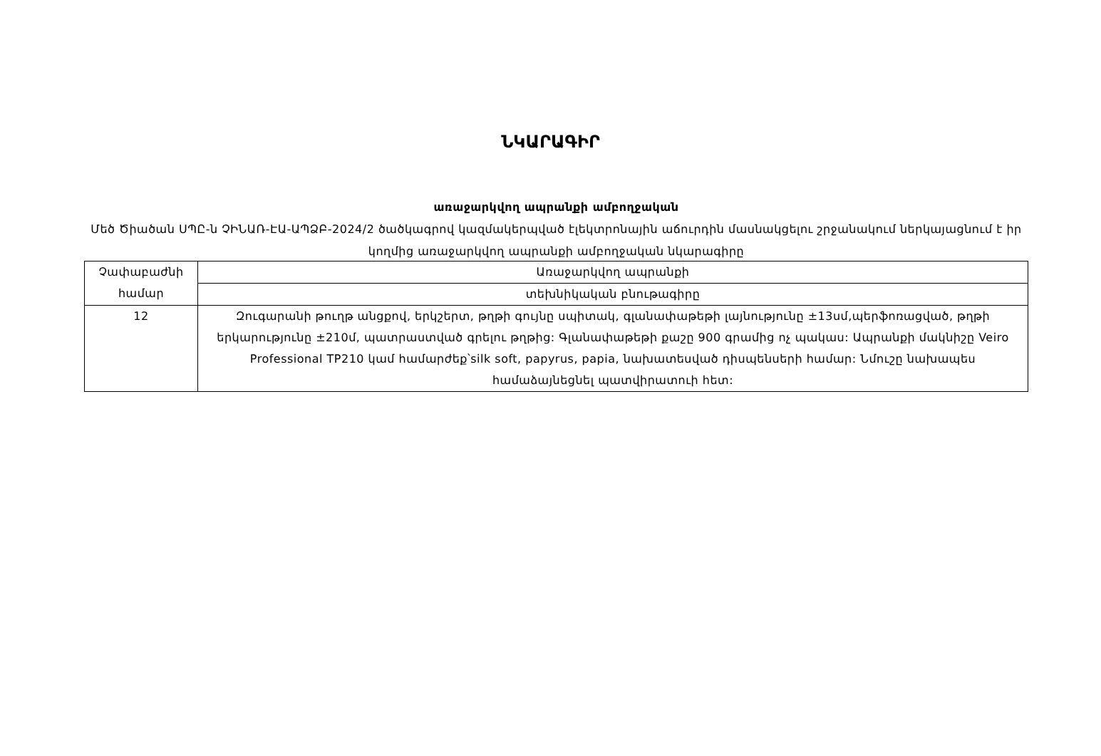ՆԿԱՐԱԳԻՐ
առաջարկվող ապրանքի ամբողջական
Մեծ Ծիածան ՍՊԸ-ն ՉԻՆԱՌ-ԷԱ-ԱՊՁԲ-2024/2 ծածկագրով կազմակերպված էլեկտրոնային աճուրդին մասնակցելու շրջանակում ներկայացնում է իր կողմից առաջարկվող ապրանքի ամբողջական նկարագիրը
| Չափաբաժնի համար | Առաջարկվող ապրանքի |
| | տեխնիկական բնութագիրը |
| 12 | Զուգարանի թուղթ անցքով, երկշերտ, թղթի գույնը սպիտակ, գլանափաթեթի լայնությունը ±13սմ,պերֆոռացված, թղթի երկարությունը ±210մ, պատրաստված գրելու թղթից: Գլանափաթեթի քաշը 900 գրամից ոչ պակաս: Ապրանքի մակնիշը Veiro Professional TP210 կամ համարժեք՝silk soft, papyrus, papia, նախատեսված դիսպենսերի համար: Նմուշը նախապես համաձայնեցնել պատվիրատուի հետ: |